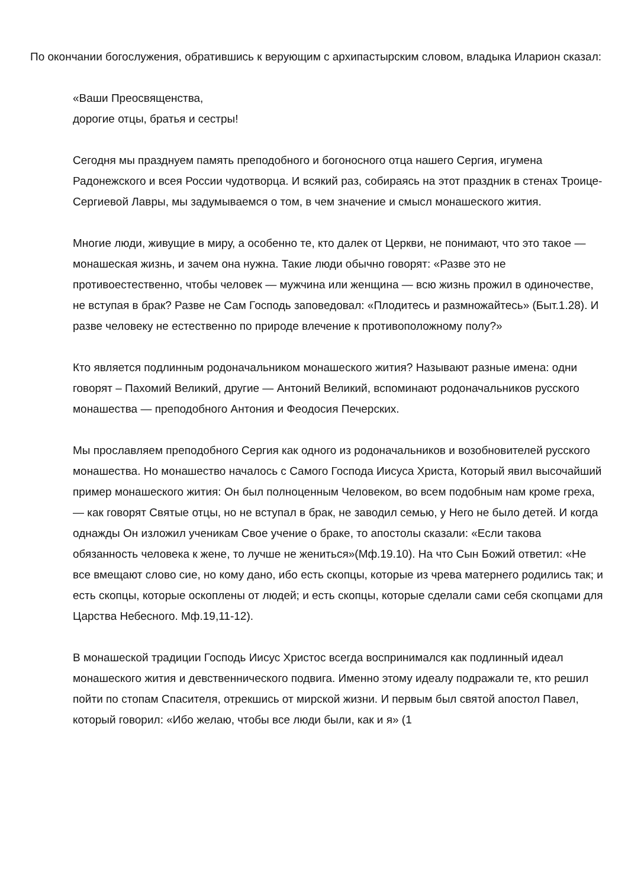По окончании богослужения, обратившись к верующим с архипастырским словом, владыка Иларион сказал:
«Ваши Преосвященства,
дорогие отцы, братья и сестры!
Сегодня мы празднуем память преподобного и богоносного отца нашего Сергия, игумена Радонежского и всея России чудотворца. И всякий раз, собираясь на этот праздник в стенах Троице-Сергиевой Лавры, мы задумываемся о том, в чем значение и смысл монашеского жития.
Многие люди, живущие в миру, а особенно те, кто далек от Церкви, не понимают, что это такое — монашеская жизнь, и зачем она нужна. Такие люди обычно говорят: «Разве это не противоестественно, чтобы человек — мужчина или женщина — всю жизнь прожил в одиночестве, не вступая в брак? Разве не Сам Господь заповедовал: «Плодитесь и размножайтесь» (Быт.1.28). И разве человеку не естественно по природе влечение к противоположному полу?»
Кто является подлинным родоначальником монашеского жития? Называют разные имена: одни говорят – Пахомий Великий, другие — Антоний Великий, вспоминают родоначальников русского монашества — преподобного Антония и Феодосия Печерских.
Мы прославляем преподобного Сергия как одного из родоначальников и возобновителей русского монашества. Но монашество началось с Самого Господа Иисуса Христа, Который явил высочайший пример монашеского жития: Он был полноценным Человеком, во всем подобным нам кроме греха, — как говорят Святые отцы, но не вступал в брак, не заводил семью, у Него не было детей. И когда однажды Он изложил ученикам Свое учение о браке, то апостолы сказали: «Если такова обязанность человека к жене, то лучше не жениться»(Мф.19.10). На что Сын Божий ответил: «Не все вмещают слово сие, но кому дано, ибо есть скопцы, которые из чрева матернего родились так; и есть скопцы, которые оскоплены от людей; и есть скопцы, которые сделали сами себя скопцами для Царства Небесного. Мф.19,11-12).
В монашеской традиции Господь Иисус Христос всегда воспринимался как подлинный идеал монашеского жития и девственнического подвига. Именно этому идеалу подражали те, кто решил пойти по стопам Спасителя, отрекшись от мирской жизни. И первым был святой апостол Павел, который говорил: «Ибо желаю, чтобы все люди были, как и я» (1